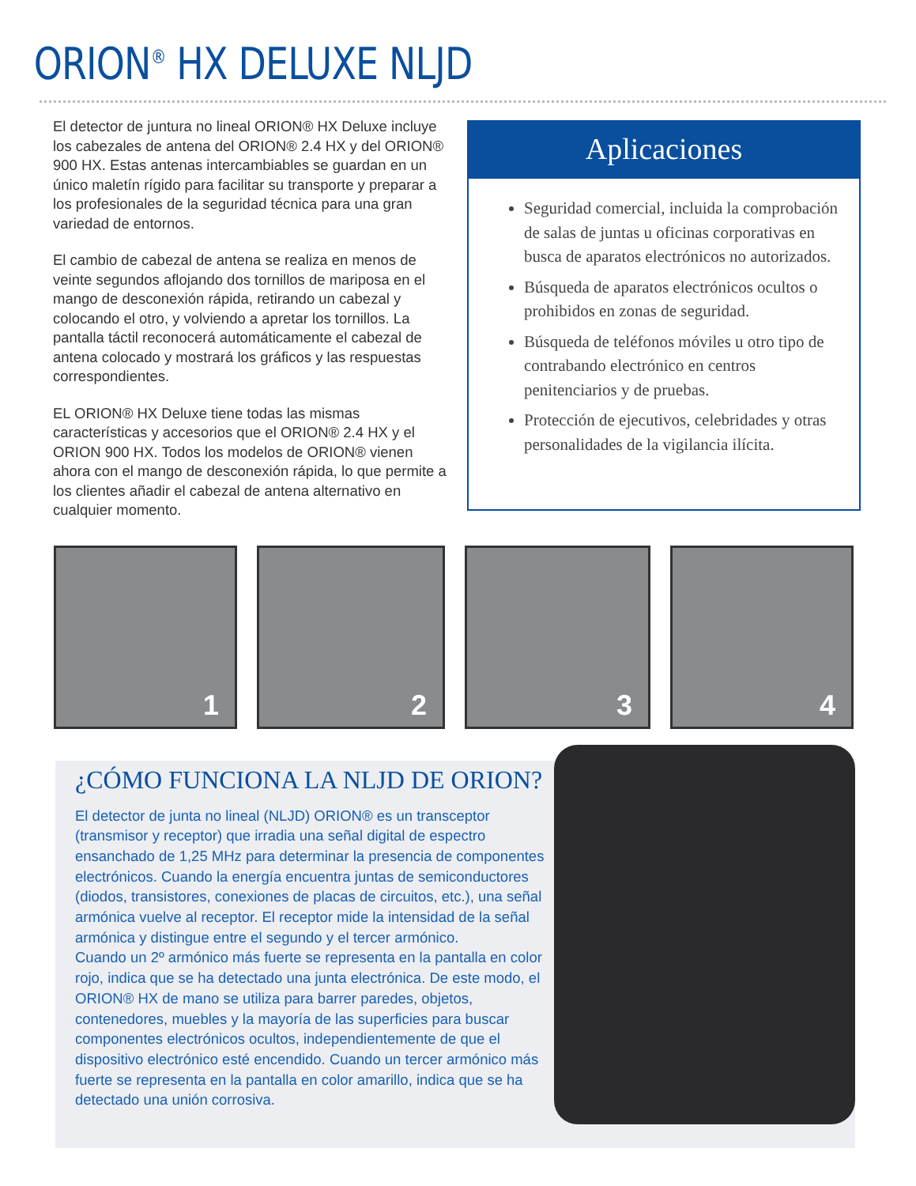ORION<sup>®</sup> HX DELUXE NLJD
El detector de juntura no lineal ORION® HX Deluxe incluye los cabezales de antena del ORION® 2.4 HX y del ORION® 900 HX. Estas antenas intercambiables se guardan en un único maletín rígido para facilitar su transporte y preparar a los profesionales de la seguridad técnica para una gran variedad de entornos.
El cambio de cabezal de antena se realiza en menos de veinte segundos aflojando dos tornillos de mariposa en el mango de desconexión rápida, retirando un cabezal y colocando el otro, y volviendo a apretar los tornillos. La pantalla táctil reconocerá automáticamente el cabezal de antena colocado y mostrará los gráficos y las respuestas correspondientes.
EL ORION® HX Deluxe tiene todas las mismas características y accesorios que el ORION® 2.4 HX y el ORION 900 HX. Todos los modelos de ORION® vienen ahora con el mango de desconexión rápida, lo que permite a los clientes añadir el cabezal de antena alternativo en cualquier momento.
Aplicaciones
Seguridad comercial, incluida la comprobación de salas de juntas u oficinas corporativas en busca de aparatos electrónicos no autorizados.
Búsqueda de aparatos electrónicos ocultos o prohibidos en zonas de seguridad.
Búsqueda de teléfonos móviles u otro tipo de contrabando electrónico en centros penitenciarios y de pruebas.
Protección de ejecutivos, celebridades y otras personalidades de la vigilancia ilícita.
1
2
3
4
¿CÓMO FUNCIONA LA NLJD DE ORION?
El detector de junta no lineal (NLJD) ORION® es un transceptor (transmisor y receptor) que irradia una señal digital de espectro ensanchado de 1,25 MHz para determinar la presencia de componentes electrónicos. Cuando la energía encuentra juntas de semiconductores (diodos, transistores, conexiones de placas de circuitos, etc.), una señal armónica vuelve al receptor. El receptor mide la intensidad de la señal armónica y distingue entre el segundo y el tercer armónico.
Cuando un 2º armónico más fuerte se representa en la pantalla en color rojo, indica que se ha detectado una junta electrónica. De este modo, el ORION® HX de mano se utiliza para barrer paredes, objetos, contenedores, muebles y la mayoría de las superficies para buscar componentes electrónicos ocultos, independientemente de que el dispositivo electrónico esté encendido. Cuando un tercer armónico más fuerte se representa en la pantalla en color amarillo, indica que se ha detectado una unión corrosiva.